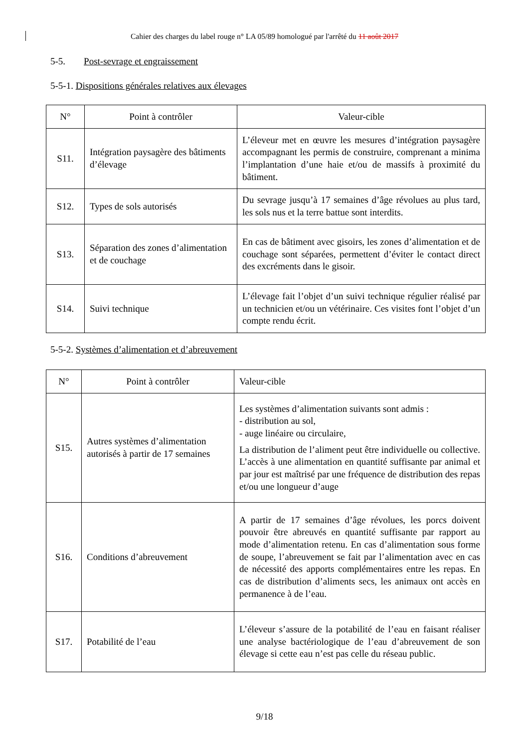Cahier des charges du label rouge n° LA 05/89 homologué par l'arrêté du 11 août 2017
5-5. Post-sevrage et engraissement
5-5-1. Dispositions générales relatives aux élevages
| N° | Point à contrôler | Valeur-cible |
| --- | --- | --- |
| S11. | Intégration paysagère des bâtiments d’élevage | L’éleveur met en œuvre les mesures d’intégration paysagère accompagnant les permis de construire, comprenant a minima l’implantation d’une haie et/ou de massifs à proximité du bâtiment. |
| S12. | Types de sols autorisés | Du sevrage jusqu’à 17 semaines d’âge révolues au plus tard, les sols nus et la terre battue sont interdits. |
| S13. | Séparation des zones d’alimentation et de couchage | En cas de bâtiment avec gisoirs, les zones d’alimentation et de couchage sont séparées, permettent d’éviter le contact direct des excréments dans le gisoir. |
| S14. | Suivi technique | L’élevage fait l’objet d’un suivi technique régulier réalisé par un technicien et/ou un vétérinaire. Ces visites font l’objet d’un compte rendu écrit. |
5-5-2. Systèmes d’alimentation et d’abreuvement
| N° | Point à contrôler | Valeur-cible |
| --- | --- | --- |
| S15. | Autres systèmes d’alimentation autorisés à partir de 17 semaines | Les systèmes d’alimentation suivants sont admis : - distribution au sol, - auge linéaire ou circulaire, La distribution de l’aliment peut être individuelle ou collective. L’accès à une alimentation en quantité suffisante par animal et par jour est maîtrisé par une fréquence de distribution des repas et/ou une longueur d’auge |
| S16. | Conditions d’abreuvement | A partir de 17 semaines d’âge révolues, les porcs doivent pouvoir être abreuvés en quantité suffisante par rapport au mode d’alimentation retenu. En cas d’alimentation sous forme de soupe, l’abreuvement se fait par l’alimentation avec en cas de nécessité des apports complémentaires entre les repas. En cas de distribution d’aliments secs, les animaux ont accès en permanence à de l’eau. |
| S17. | Potabilité de l’eau | L’éleveur s’assure de la potabilité de l’eau en faisant réaliser une analyse bactériologique de l’eau d’abreuvement de son élevage si cette eau n’est pas celle du réseau public. |
9/18